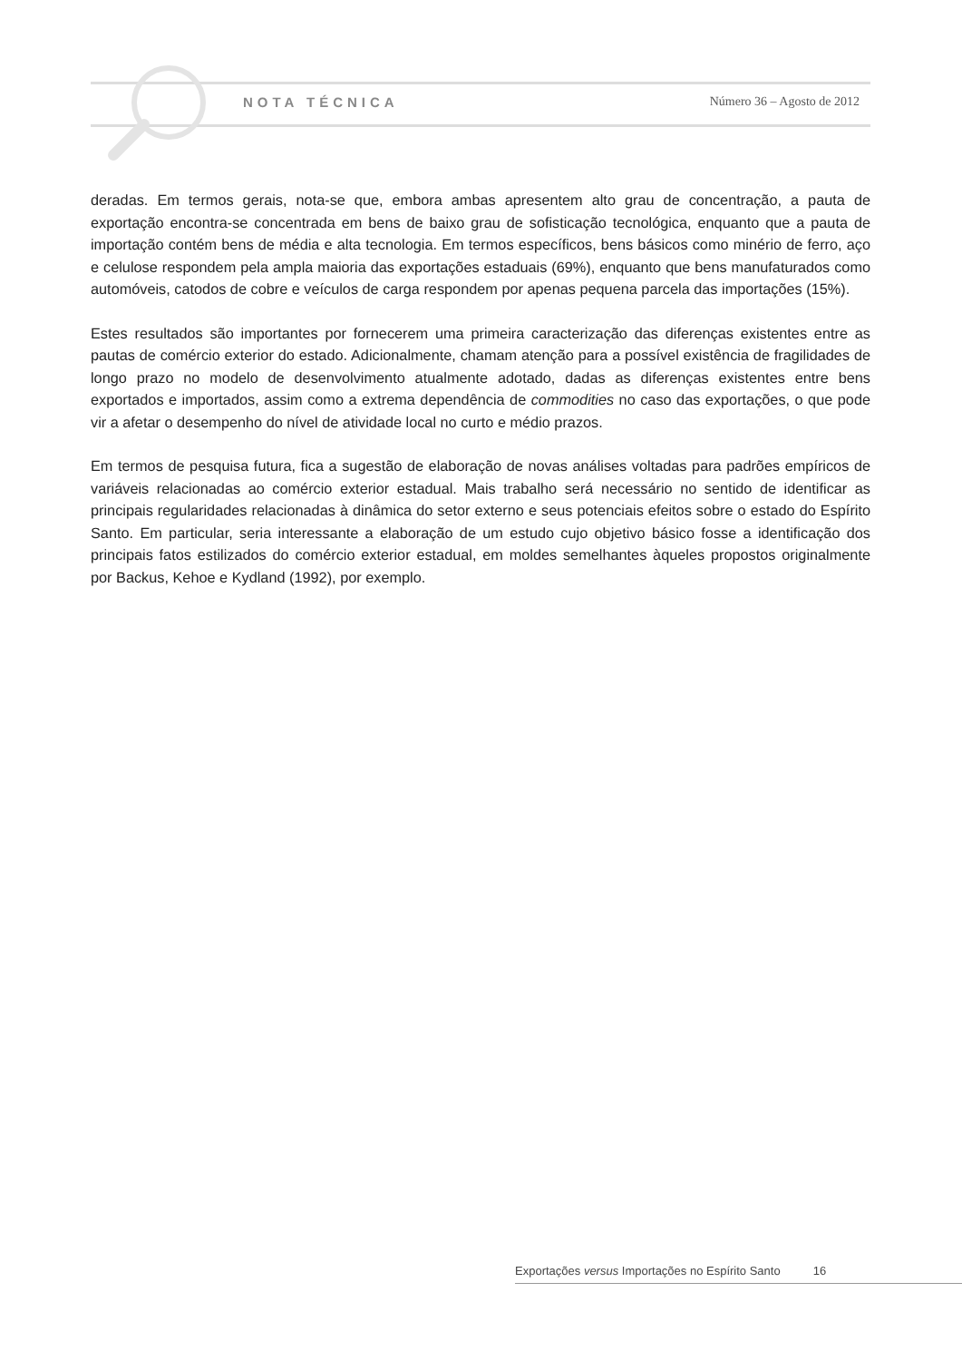NOTA TÉCNICA Número 36 – Agosto de 2012
deradas. Em termos gerais, nota-se que, embora ambas apresentem alto grau de concentração, a pauta de exportação encontra-se concentrada em bens de baixo grau de sofisticação tecnológica, enquanto que a pauta de importação contém bens de média e alta tecnologia. Em termos específicos, bens básicos como minério de ferro, aço e celulose respondem pela ampla maioria das exportações estaduais (69%), enquanto que bens manufaturados como automóveis, catodos de cobre e veículos de carga respondem por apenas pequena parcela das importações (15%).
Estes resultados são importantes por fornecerem uma primeira caracterização das diferenças existentes entre as pautas de comércio exterior do estado. Adicionalmente, chamam atenção para a possível existência de fragilidades de longo prazo no modelo de desenvolvimento atualmente adotado, dadas as diferenças existentes entre bens exportados e importados, assim como a extrema dependência de commodities no caso das exportações, o que pode vir a afetar o desempenho do nível de atividade local no curto e médio prazos.
Em termos de pesquisa futura, fica a sugestão de elaboração de novas análises voltadas para padrões empíricos de variáveis relacionadas ao comércio exterior estadual. Mais trabalho será necessário no sentido de identificar as principais regularidades relacionadas à dinâmica do setor externo e seus potenciais efeitos sobre o estado do Espírito Santo. Em particular, seria interessante a elaboração de um estudo cujo objetivo básico fosse a identificação dos principais fatos estilizados do comércio exterior estadual, em moldes semelhantes àqueles propostos originalmente por Backus, Kehoe e Kydland (1992), por exemplo.
Exportações versus Importações no Espírito Santo 16